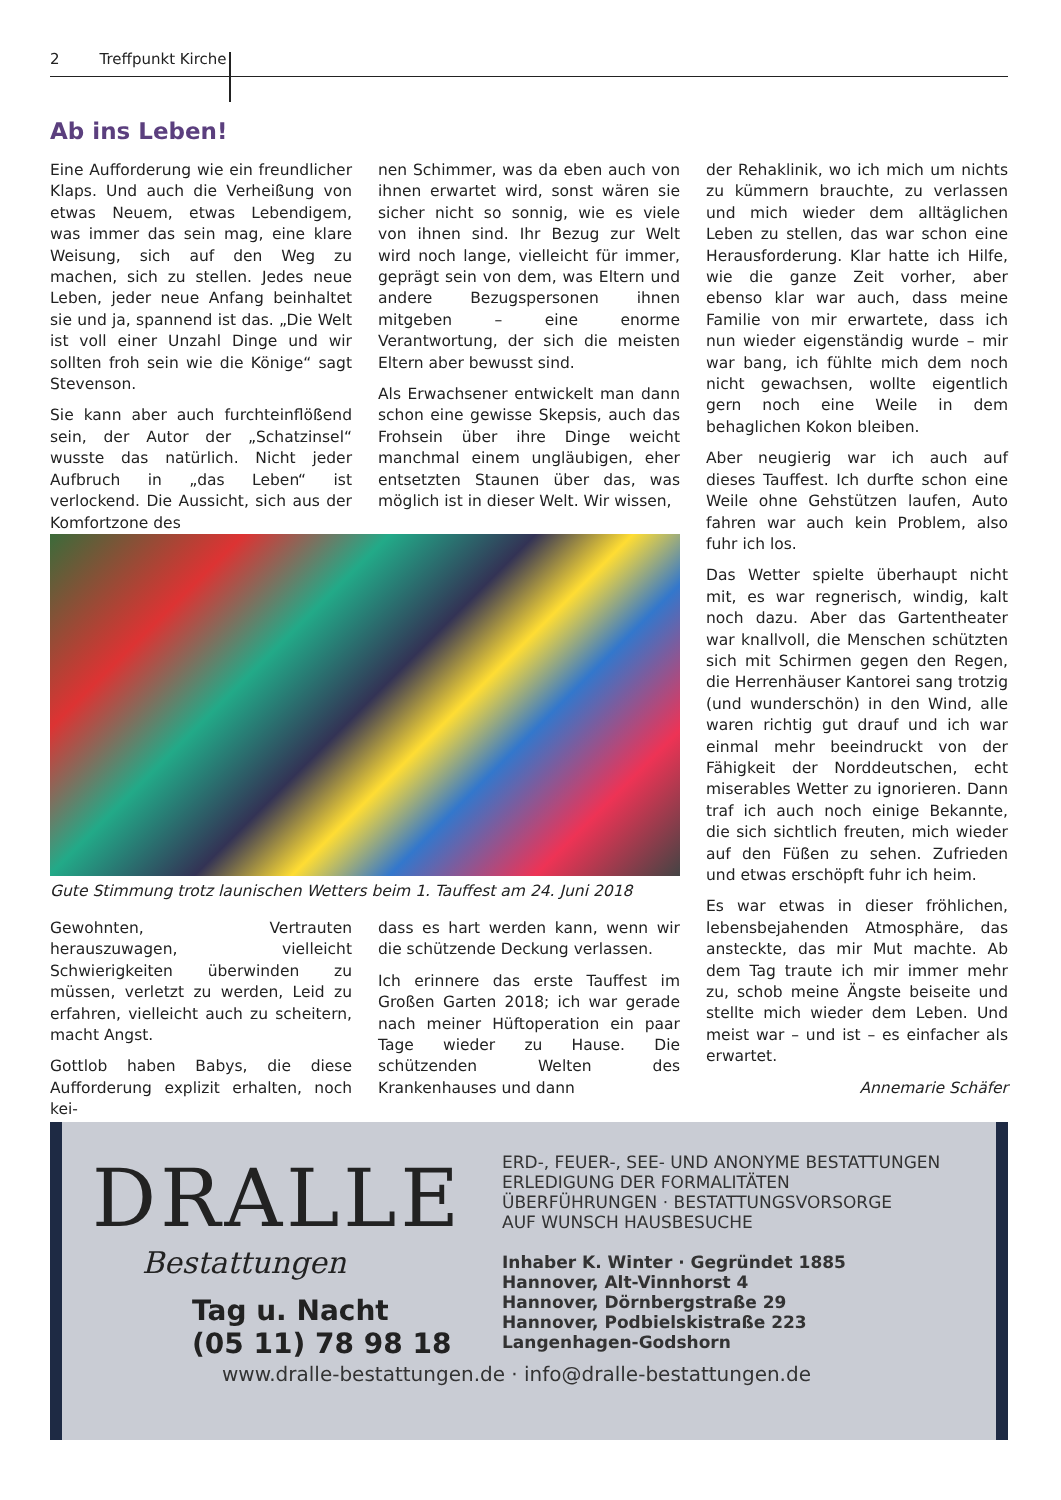2 Treffpunkt Kirche
Ab ins Leben!
Eine Aufforderung wie ein freundlicher Klaps. Und auch die Verheißung von etwas Neuem, etwas Lebendigem, was immer das sein mag, eine klare Weisung, sich auf den Weg zu machen, sich zu stellen. Jedes neue Leben, jeder neue Anfang beinhaltet sie und ja, spannend ist das. „Die Welt ist voll einer Unzahl Dinge und wir sollten froh sein wie die Könige“ sagt Stevenson.
Sie kann aber auch furchteinflößend sein, der Autor der „Schatzinsel“ wusste das natürlich. Nicht jeder Aufbruch in „das Leben“ ist verlockend. Die Aussicht, sich aus der Komfortzone des
nen Schimmer, was da eben auch von ihnen erwartet wird, sonst wären sie sicher nicht so sonnig, wie es viele von ihnen sind. Ihr Bezug zur Welt wird noch lange, vielleicht für immer, geprägt sein von dem, was Eltern und andere Bezugspersonen ihnen mitgeben – eine enorme Verantwortung, der sich die meisten Eltern aber bewusst sind.
Als Erwachsener entwickelt man dann schon eine gewisse Skepsis, auch das Frohsein über ihre Dinge weicht manchmal einem ungläubigen, eher entsetzten Staunen über das, was möglich ist in dieser Welt. Wir wissen,
der Rehaklinik, wo ich mich um nichts zu kümmern brauchte, zu verlassen und mich wieder dem alltäglichen Leben zu stellen, das war schon eine Herausforderung. Klar hatte ich Hilfe, wie die ganze Zeit vorher, aber ebenso klar war auch, dass meine Familie von mir erwartete, dass ich nun wieder eigenständig wurde – mir war bang, ich fühlte mich dem noch nicht gewachsen, wollte eigentlich gern noch eine Weile in dem behaglichen Kokon bleiben.
Aber neugierig war ich auch auf dieses Tauffest. Ich durfte schon eine Weile ohne Gehstützen laufen, Auto fahren war auch kein Problem, also fuhr ich los.
Das Wetter spielte überhaupt nicht mit, es war regnerisch, windig, kalt noch dazu. Aber das Gartentheater war knallvoll, die Menschen schützten sich mit Schirmen gegen den Regen, die Herrenhäuser Kantorei sang trotzig (und wunderschön) in den Wind, alle waren richtig gut drauf und ich war einmal mehr beeindruckt von der Fähigkeit der Norddeutschen, echt miserables Wetter zu ignorieren. Dann traf ich auch noch einige Bekannte, die sich sichtlich freuten, mich wieder auf den Füßen zu sehen. Zufrieden und etwas erschöpft fuhr ich heim.
Es war etwas in dieser fröhlichen, lebensbejahenden Atmosphäre, das ansteckte, das mir Mut machte. Ab dem Tag traute ich mir immer mehr zu, schob meine Ängste beiseite und stellte mich wieder dem Leben. Und meist war – und ist – es einfacher als erwartet.
Annemarie Schäfer
Gute Stimmung trotz launischen Wetters beim 1. Tauffest am 24. Juni 2018
Gewohnten, Vertrauten herauszuwagen, vielleicht Schwierigkeiten überwinden zu müssen, verletzt zu werden, Leid zu erfahren, vielleicht auch zu scheitern, macht Angst.
Gottlob haben Babys, die diese Aufforderung explizit erhalten, noch kei-
dass es hart werden kann, wenn wir die schützende Deckung verlassen.
Ich erinnere das erste Tauffest im Großen Garten 2018; ich war gerade nach meiner Hüftoperation ein paar Tage wieder zu Hause. Die schützenden Welten des Krankenhauses und dann
DRALLE
Bestattungen
Tag u. Nacht
(05 11) 78 98 18
ERD-, FEUER-, SEE- UND ANONYME BESTATTUNGEN
ERLEDIGUNG DER FORMALITÄTEN
ÜBERFÜHRUNGEN · BESTATTUNGSVORSORGE
AUF WUNSCH HAUSBESUCHE
Inhaber K. Winter · Gegründet 1885
Hannover, Alt-Vinnhorst 4
Hannover, Dörnbergstraße 29
Hannover, Podbielskistraße 223
Langenhagen-Godshorn
www.dralle-bestattungen.de · info@dralle-bestattungen.de